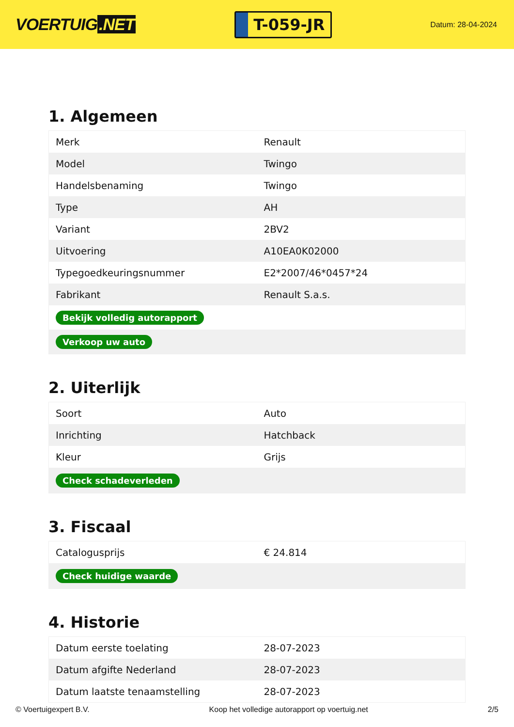VOERTUIG.NET
T-059-JR
Datum: 28-04-2024
1. Algemeen
| Merk | Renault |
| Model | Twingo |
| Handelsbenaming | Twingo |
| Type | AH |
| Variant | 2BV2 |
| Uitvoering | A10EA0K02000 |
| Typegoedkeuringsnummer | E2*2007/46*0457*24 |
| Fabrikant | Renault S.a.s. |
| Bekijk volledig autorapport | |
| Verkoop uw auto | |
2. Uiterlijk
| Soort | Auto |
| Inrichting | Hatchback |
| Kleur | Grijs |
| Check schadeverleden | |
3. Fiscaal
| Catalogusprijs | € 24.814 |
| Check huidige waarde | |
4. Historie
| Datum eerste toelating | 28-07-2023 |
| Datum afgifte Nederland | 28-07-2023 |
| Datum laatste tenaamstelling | 28-07-2023 |
© Voertuigexpert B.V. Koop het volledige autorapport op voertuig.net 2/5